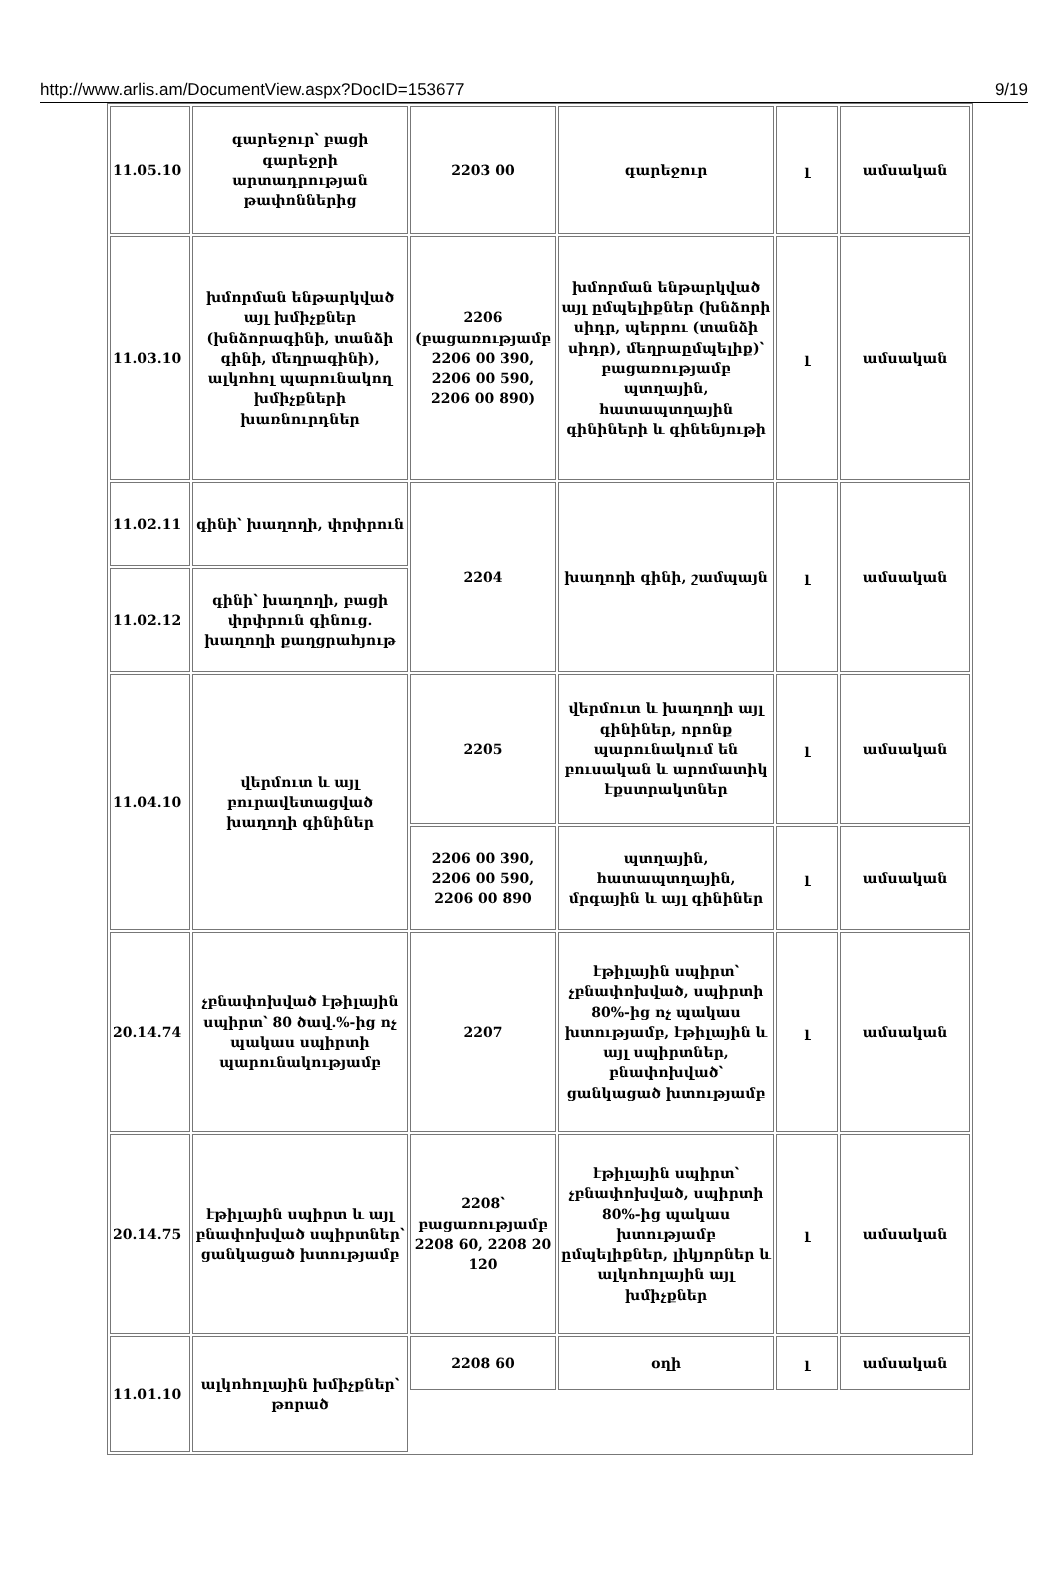http://www.arlis.am/DocumentView.aspx?DocID=153677 9/19
| 11.05.10 | գարեջուր՝ բացի գարեջրի արտադրության թափոններից | 2203 00 | գարեջուր | լ | ամսական |
| 11.03.10 | խմորման ենթարկված այլ խմիչքներ (խնձորագինի, տանձի գինի, մեղրագինի), ալկոհոլ պարունակող խմիչքների խառնուրդներ | 2206 (բացառությամբ 2206 00 390, 2206 00 590, 2206 00 890) | խմորման ենթարկված այլ ըմպելիքներ (խնձորի սիդր, պերրու (տանձի սիդր), մեղրաըմպելիք)՝ բացառությամբ պտղային, հատապտղային գինիների և գինենյութի | լ | ամսական |
| 11.02.11 | գինի՝ խաղողի, փրփրուն | 2204 | խաղողի գինի, շամպայն | լ | ամսական |
| 11.02.12 | գինի՝ խաղողի, բացի փրփրուն գինուց. խաղողի քաղցրահյութ | | | | |
| 11.04.10 | վերմուտ և այլ բուրավետացված խաղողի գինիներ | 2205 | վերմուտ և խաղողի այլ գինիներ, որոնք պարունակում են բուսական և արոմատիկ էքստրակտներ | լ | ամսական |
| | | 2206 00 390, 2206 00 590, 2206 00 890 | պտղային, հատապտղային, մրգային և այլ գինիներ | լ | ամսական |
| 20.14.74 | չբնափոխված էթիլային սպիրտ՝ 80 ծավ.%-ից ոչ պակաս սպիրտի պարունակությամբ | 2207 | էթիլային սպիրտ՝ չբնափոխված, սպիրտի 80%-ից ոչ պակաս խտությամբ, էթիլային և այլ սպիրտներ, բնափոխված՝ ցանկացած խտությամբ | լ | ամսական |
| 20.14.75 | էթիլային սպիրտ և այլ բնափոխված սպիրտներ՝ ցանկացած խտությամբ | 2208՝ բացառությամբ 2208 60, 2208 20 120 | էթիլային սպիրտ՝ չբնափոխված, սպիրտի 80%-ից պակաս խտությամբ ըմպելիքներ, լիկյորներ և ալկոհոլային այլ խմիչքներ | լ | ամսական |
| 11.01.10 | ալկոհոլային խմիչքներ՝ թորած | 2208 60 | օղի | լ | ամսական |